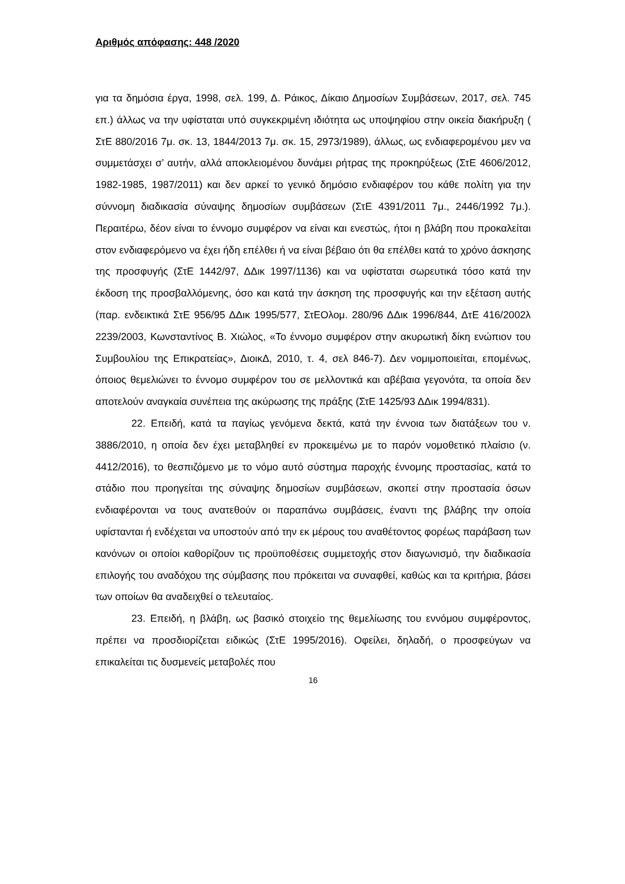Αριθμός απόφασης: 448 /2020
για τα δημόσια έργα, 1998, σελ. 199, Δ. Ράικος, Δίκαιο Δημοσίων Συμβάσεων, 2017, σελ. 745 επ.) άλλως να την υφίσταται υπό συγκεκριμένη ιδιότητα ως υποψηφίου στην οικεία διακήρυξη ( ΣτΕ 880/2016 7μ. σκ. 13, 1844/2013 7μ. σκ. 15, 2973/1989), άλλως, ως ενδιαφερομένου μεν να συμμετάσχει σ’ αυτήν, αλλά αποκλειομένου δυνάμει ρήτρας της προκηρύξεως (ΣτΕ 4606/2012, 1982-1985, 1987/2011) και δεν αρκεί το γενικό δημόσιο ενδιαφέρον του κάθε πολίτη για την σύννομη διαδικασία σύναψης δημοσίων συμβάσεων (ΣτΕ 4391/2011 7μ., 2446/1992 7μ.). Περαιτέρω, δέον είναι το έννομο συμφέρον να είναι και ενεστώς, ήτοι η βλάβη που προκαλείται στον ενδιαφερόμενο να έχει ήδη επέλθει ή να είναι βέβαιο ότι θα επέλθει κατά το χρόνο άσκησης της προσφυγής (ΣτΕ 1442/97, ΔΔικ 1997/1136) και να υφίσταται σωρευτικά τόσο κατά την έκδοση της προσβαλλόμενης, όσο και κατά την άσκηση της προσφυγής και την εξέταση αυτής (παρ. ενδεικτικά ΣτΕ 956/95 ΔΔικ 1995/577, ΣτΕΟλομ. 280/96 ΔΔικ 1996/844, ΔτΕ 416/2002λ 2239/2003, Κωνσταντίνος Β. Χιώλος, «Το έννομο συμφέρον στην ακυρωτική δίκη ενώπιον του Συμβουλίου της Επικρατείας», ΔιοικΔ, 2010, τ. 4, σελ 846-7). Δεν νομιμοποιείται, επομένως, όποιος θεμελιώνει το έννομο συμφέρον του σε μελλοντικά και αβέβαια γεγονότα, τα οποία δεν αποτελούν αναγκαία συνέπεια της ακύρωσης της πράξης (ΣτΕ 1425/93 ΔΔικ 1994/831).
22. Επειδή, κατά τα παγίως γενόμενα δεκτά, κατά την έννοια των διατάξεων του ν. 3886/2010, η οποία δεν έχει μεταβληθεί εν προκειμένω με το παρόν νομοθετικό πλαίσιο (ν. 4412/2016), το θεσπιζόμενο με το νόμο αυτό σύστημα παροχής έννομης προστασίας, κατά το στάδιο που προηγείται της σύναψης δημοσίων συμβάσεων, σκοπεί στην προστασία όσων ενδιαφέρονται να τους ανατεθούν οι παραπάνω συμβάσεις, έναντι της βλάβης την οποία υφίστανται ή ενδέχεται να υποστούν από την εκ μέρους του αναθέτοντος φορέως παράβαση των κανόνων οι οποίοι καθορίζουν τις προϋποθέσεις συμμετοχής στον διαγωνισμό, την διαδικασία επιλογής του αναδόχου της σύμβασης που πρόκειται να συναφθεί, καθώς και τα κριτήρια, βάσει των οποίων θα αναδειχθεί ο τελευταίος.
23. Επειδή, η βλάβη, ως βασικό στοιχείο της θεμελίωσης του εννόμου συμφέροντος, πρέπει να προσδιορίζεται ειδικώς (ΣτΕ 1995/2016). Οφείλει, δηλαδή, ο προσφεύγων να επικαλείται τις δυσμενείς μεταβολές που
16